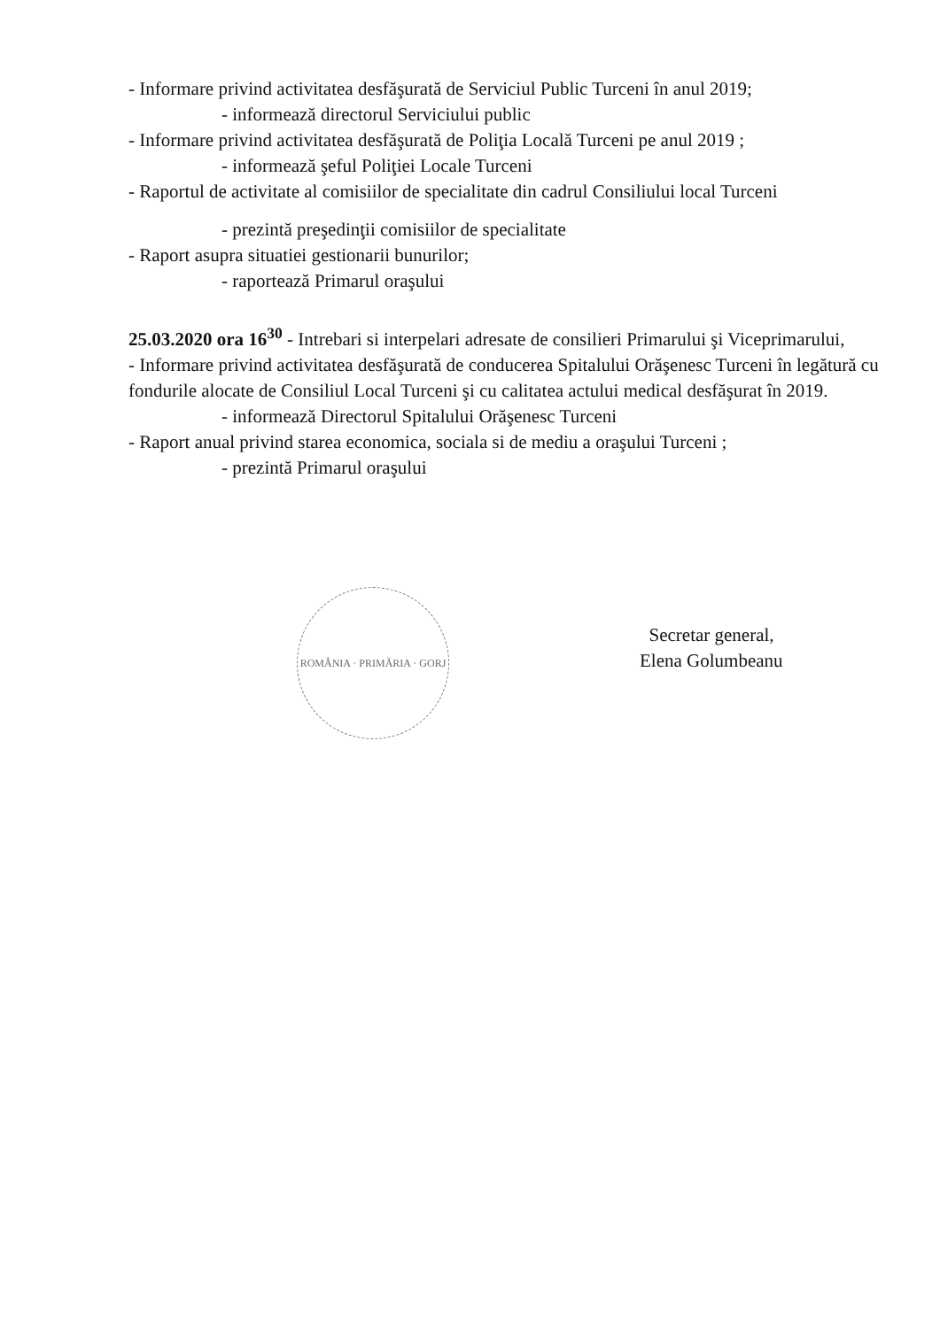- Informare privind activitatea desfăşurată de Serviciul Public Turceni în anul 2019;
- informează directorul Serviciului public
- Informare privind activitatea desfăşurată de Poliţia Locală Turceni pe anul 2019 ;
- informează şeful Poliţiei Locale Turceni
- Raportul de activitate al comisiilor de specialitate din cadrul Consiliului local Turceni
- prezintă preşedinţii comisiilor de specialitate
- Raport asupra situatiei gestionarii bunurilor;
- raportează Primarul oraşului
25.03.2020 ora 16<sup>30</sup> - Intrebari si interpelari adresate de consilieri Primarului şi Viceprimarului,
- Informare privind activitatea desfăşurată de conducerea Spitalului Orăşenesc Turceni în legătură cu fondurile alocate de Consiliul Local Turceni şi cu calitatea actului medical desfăşurat în 2019.
- informează Directorul Spitalului Orăşenesc Turceni
- Raport anual privind starea economica, sociala si de mediu a oraşului Turceni ;
- prezintă Primarul oraşului
ROMÂNIA · PRIMĂRIA · GORJ
Secretar general,
Elena Golumbeanu